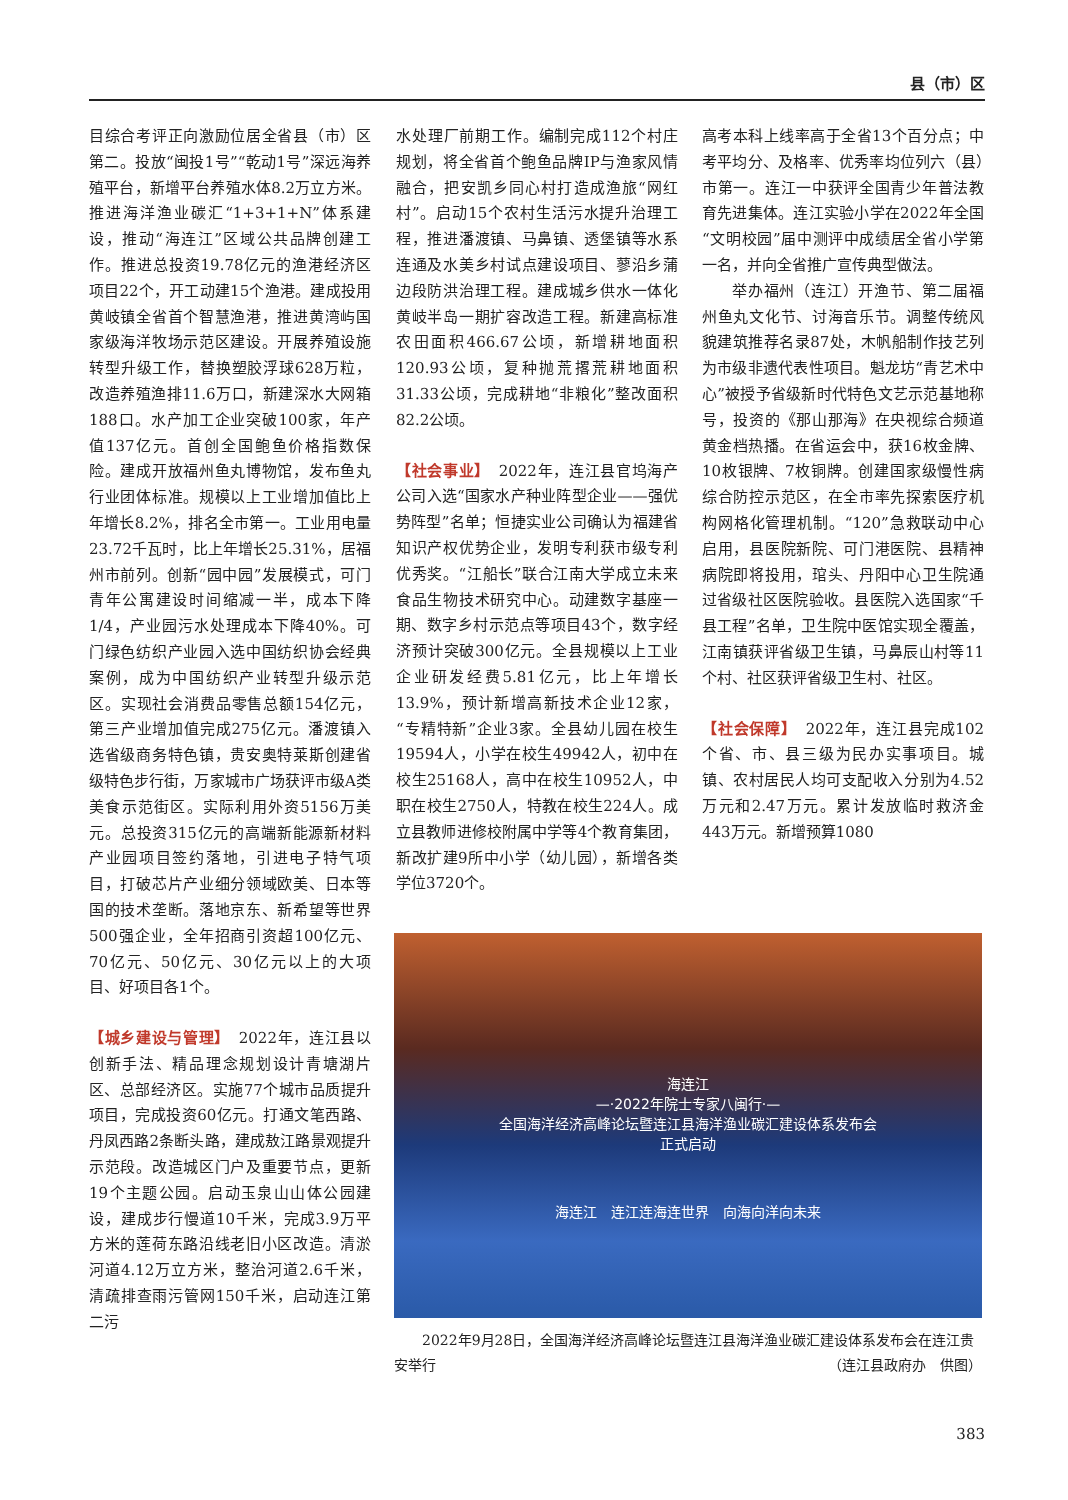县（市）区
目综合考评正向激励位居全省县（市）区第二。投放“闽投1号”“乾动1号”深远海养殖平台，新增平台养殖水体8.2万立方米。推进海洋渔业碳汇“1+3+1+N”体系建设，推动“海连江”区域公共品牌创建工作。推进总投资19.78亿元的渔港经济区项目22个，开工动建15个渔港。建成投用黄岐镇全省首个智慧渔港，推进黄湾屿国家级海洋牧场示范区建设。开展养殖设施转型升级工作，替换塑胶浮球628万粒，改造养殖渔排11.6万口，新建深水大网箱188口。水产加工企业突破100家，年产值137亿元。首创全国鲍鱼价格指数保险。建成开放福州鱼丸博物馆，发布鱼丸行业团体标准。规模以上工业增加值比上年增长8.2%，排名全市第一。工业用电量23.72千瓦时，比上年增长25.31%，居福州市前列。创新“园中园”发展模式，可门青年公寓建设时间缩减一半，成本下降1/4，产业园污水处理成本下降40%。可门绿色纺织产业园入选中国纺织协会经典案例，成为中国纺织产业转型升级示范区。实现社会消费品零售总额154亿元，第三产业增加值完成275亿元。潘渡镇入选省级商务特色镇，贵安奥特莱斯创建省级特色步行街，万家城市广场获评市级A类美食示范街区。实际利用外资5156万美元。总投资315亿元的高端新能源新材料产业园项目签约落地，引进电子特气项目，打破芯片产业细分领域欧美、日本等国的技术垄断。落地京东、新希望等世界500强企业，全年招商引资超100亿元、70亿元、50亿元、30亿元以上的大项目、好项目各1个。
【城乡建设与管理】　2022年，连江县以创新手法、精品理念规划设计青塘湖片区、总部经济区。实施77个城市品质提升项目，完成投资60亿元。打通文笔西路、丹凤西路2条断头路，建成敖江路景观提升示范段。改造城区门户及重要节点，更新19个主题公园。启动玉泉山山体公园建设，建成步行慢道10千米，完成3.9万平方米的莲荷东路沿线老旧小区改造。清淤河道4.12万立方米，整治河道2.6千米，清疏排查雨污管网150千米，启动连江第二污
水处理厂前期工作。编制完成112个村庄规划，将全省首个鲍鱼品牌IP与渔家风情融合，把安凯乡同心村打造成渔旅“网红村”。启动15个农村生活污水提升治理工程，推进潘渡镇、马鼻镇、透堡镇等水系连通及水美乡村试点建设项目、蓼沿乡蒲边段防洪治理工程。建成城乡供水一体化黄岐半岛一期扩容改造工程。新建高标准农田面积466.67公顷，新增耕地面积120.93公顷，复种抛荒撂荒耕地面积31.33公顷，完成耕地“非粮化”整改面积82.2公顷。
【社会事业】　2022年，连江县官坞海产公司入选“国家水产种业阵型企业——强优势阵型”名单；恒捷实业公司确认为福建省知识产权优势企业，发明专利获市级专利优秀奖。“江船长”联合江南大学成立未来食品生物技术研究中心。动建数字基座一期、数字乡村示范点等项目43个，数字经济预计突破300亿元。全县规模以上工业企业研发经费5.81亿元，比上年增长13.9%，预计新增高新技术企业12家，“专精特新”企业3家。全县幼儿园在校生19594人，小学在校生49942人，初中在校生25168人，高中在校生10952人，中职在校生2750人，特教在校生224人。成立县教师进修校附属中学等4个教育集团，新改扩建9所中小学（幼儿园），新增各类学位3720个。
高考本科上线率高于全省13个百分点；中考平均分、及格率、优秀率均位列六（县）市第一。连江一中获评全国青少年普法教育先进集体。连江实验小学在2022年全国“文明校园”届中测评中成绩居全省小学第一名，并向全省推广宣传典型做法。
举办福州（连江）开渔节、第二届福州鱼丸文化节、讨海音乐节。调整传统风貌建筑推荐名录87处，木帆船制作技艺列为市级非遗代表性项目。魁龙坊“青艺术中心”被授予省级新时代特色文艺示范基地称号，投资的《那山那海》在央视综合频道黄金档热播。在省运会中，获16枚金牌、10枚银牌、7枚铜牌。创建国家级慢性病综合防控示范区，在全市率先探索医疗机构网格化管理机制。“120”急救联动中心启用，县医院新院、可门港医院、县精神病院即将投用，琯头、丹阳中心卫生院通过省级社区医院验收。县医院入选国家“千县工程”名单，卫生院中医馆实现全覆盖，江南镇获评省级卫生镇，马鼻辰山村等11个村、社区获评省级卫生村、社区。
【社会保障】　2022年，连江县完成102个省、市、县三级为民办实事项目。城镇、农村居民人均可支配收入分别为4.52万元和2.47万元。累计发放临时救济金443万元。新增预算1080
海连江
—·2022年院士专家八闽行·—
全国海洋经济高峰论坛暨连江县海洋渔业碳汇建设体系发布会
正式启动
海连江　连江连海连世界　向海向洋向未来
　　2022年9月28日，全国海洋经济高峰论坛暨连江县海洋渔业碳汇建设体系发布会在连江贵安举行 （连江县政府办　供图）
383